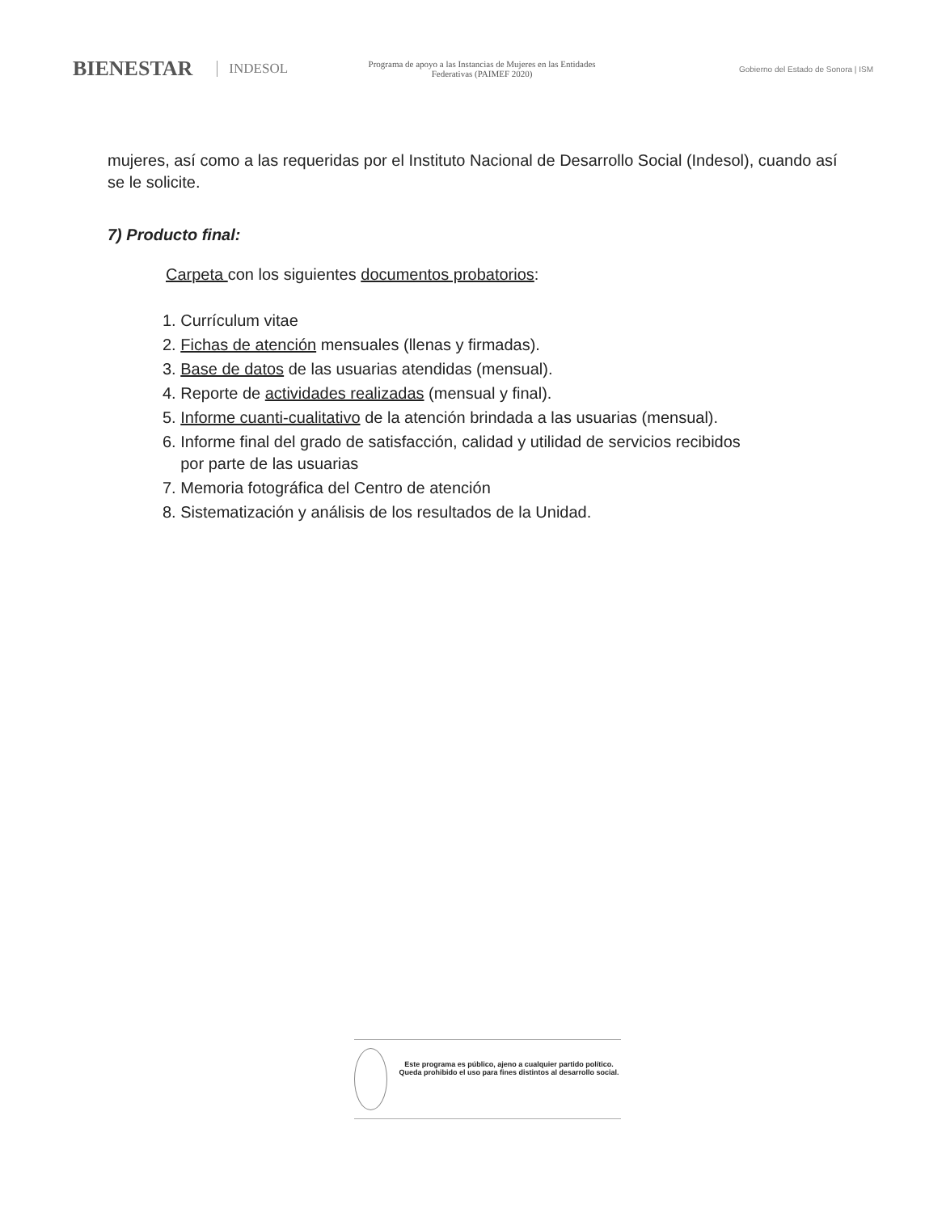BIENESTAR INDESOL
Programa de apoyo a las Instancias de Mujeres en las Entidades Federativas (PAIMEF 2020)
Gobierno del Estado de Sonora | ISM
mujeres, así como a las requeridas por el Instituto Nacional de Desarrollo Social (Indesol), cuando así se le solicite.
7) Producto final:
Carpeta con los siguientes documentos probatorios:
1. Currículum vitae
2. Fichas de atención mensuales (llenas y firmadas).
3. Base de datos de las usuarias atendidas (mensual).
4. Reporte de actividades realizadas (mensual y final).
5. Informe cuanti-cualitativo de la atención brindada a las usuarias (mensual).
6. Informe final del grado de satisfacción, calidad y utilidad de servicios recibidos
por parte de las usuarias
7. Memoria fotográfica del Centro de atención
8. Sistematización y análisis de los resultados de la Unidad.
Este programa es público, ajeno a cualquier partido político. Queda prohibido el uso para fines distintos al desarrollo social.